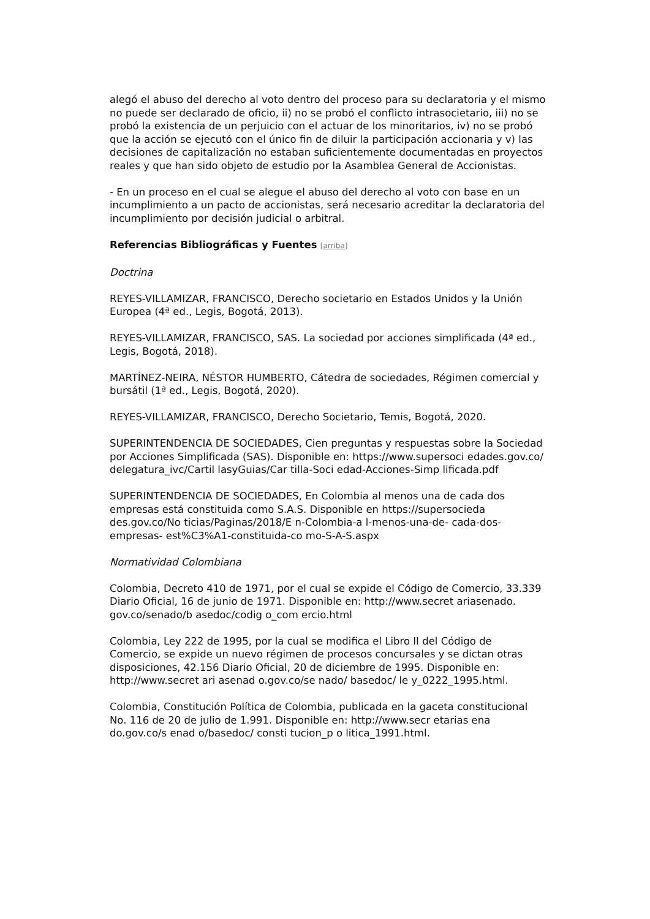alegó el abuso del derecho al voto dentro del proceso para su declaratoria y el mismo no puede ser declarado de oficio, ii) no se probó el conflicto intrasocietario, iii) no se probó la existencia de un perjuicio con el actuar de los minoritarios, iv) no se probó que la acción se ejecutó con el único fin de diluir la participación accionaria y v) las decisiones de capitalización no estaban suficientemente documentadas en proyectos reales y que han sido objeto de estudio por la Asamblea General de Accionistas.
- En un proceso en el cual se alegue el abuso del derecho al voto con base en un incumplimiento a un pacto de accionistas, será necesario acreditar la declaratoria del incumplimiento por decisión judicial o arbitral.
Referencias Bibliográficas y Fuentes [arriba]
Doctrina
REYES-VILLAMIZAR, FRANCISCO, Derecho societario en Estados Unidos y la Unión Europea (4ª ed., Legis, Bogotá, 2013).
REYES-VILLAMIZAR, FRANCISCO, SAS. La sociedad por acciones simplificada (4ª ed., Legis, Bogotá, 2018).
MARTÍNEZ-NEIRA, NÉSTOR HUMBERTO, Cátedra de sociedades, Régimen comercial y bursátil (1ª ed., Legis, Bogotá, 2020).
REYES-VILLAMIZAR, FRANCISCO, Derecho Societario, Temis, Bogotá, 2020.
SUPERINTENDENCIA DE SOCIEDADES, Cien preguntas y respuestas sobre la Sociedad por Acciones Simplificada (SAS). Disponible en: https://www.supersoci edades.gov.co/ delegatura_ivc/Cartil lasyGuias/Car tilla-Soci edad-Acciones-Simp lificada.pdf
SUPERINTENDENCIA DE SOCIEDADES, En Colombia al menos una de cada dos empresas está constituida como S.A.S. Disponible en https://supersocieda des.gov.co/No ticias/Paginas/2018/E n-Colombia-a l-menos-una-de- cada-dos-empresas- est%C3%A1-constituida-co mo-S-A-S.aspx
Normatividad Colombiana
Colombia, Decreto 410 de 1971, por el cual se expide el Código de Comercio, 33.339 Diario Oficial, 16 de junio de 1971. Disponible en: http://www.secret ariasenado. gov.co/senado/b asedoc/codig o_com ercio.html
Colombia, Ley 222 de 1995, por la cual se modifica el Libro II del Código de Comercio, se expide un nuevo régimen de procesos concursales y se dictan otras disposiciones, 42.156 Diario Oficial, 20 de diciembre de 1995. Disponible en: http://www.secret ari asenad o.gov.co/se nado/ basedoc/ le y_0222_1995.html.
Colombia, Constitución Política de Colombia, publicada en la gaceta constitucional No. 116 de 20 de julio de 1.991. Disponible en: http://www.secr etarias ena do.gov.co/s enad o/basedoc/ consti tucion_p o litica_1991.html.